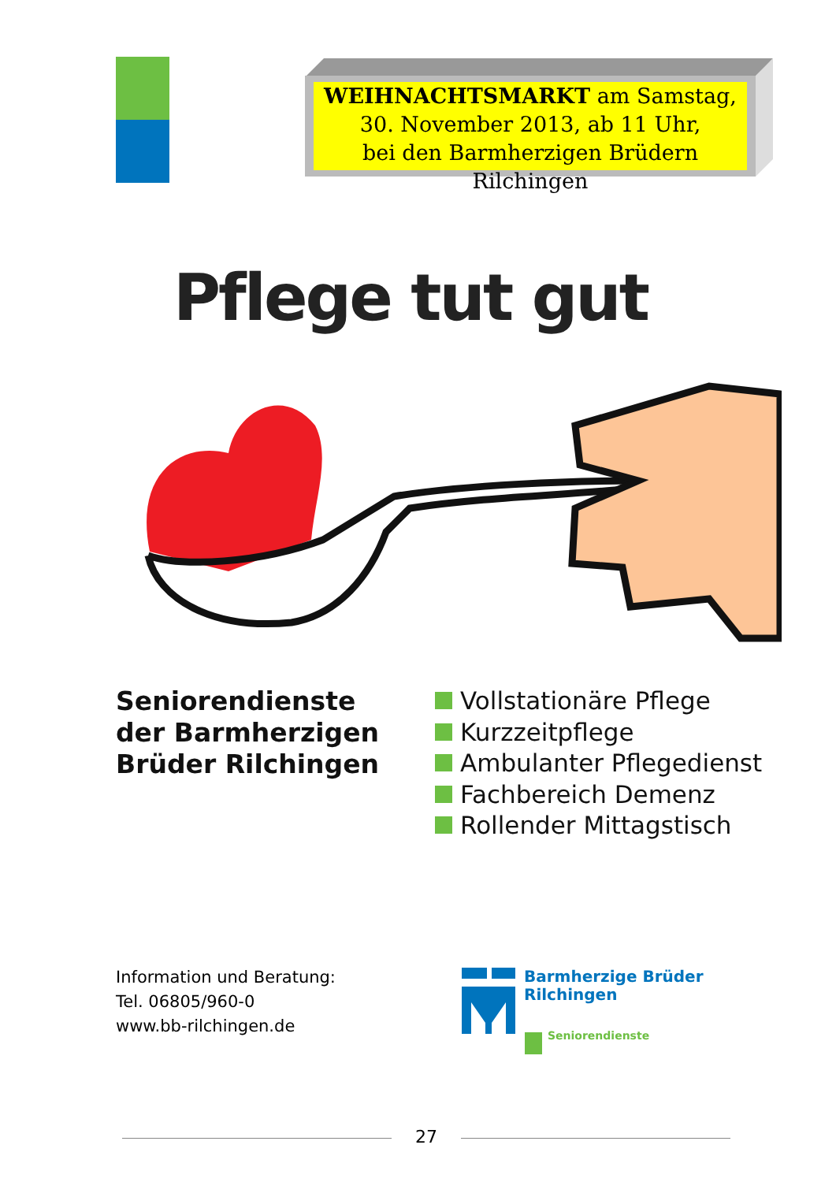WEIHNACHTSMARKT am Samstag,
30. November 2013, ab 11 Uhr,
bei den Barmherzigen Brüdern Rilchingen
Pflege tut gut
Seniorendienste
der Barmherzigen
Brüder Rilchingen
Vollstationäre Pflege
Kurzzeitpflege
Ambulanter Pflegedienst
Fachbereich Demenz
Rollender Mittagstisch
Information und Beratung:
Tel. 06805/960-0
www.bb-rilchingen.de
Barmherzige Brüder
Rilchingen
Seniorendienste
27